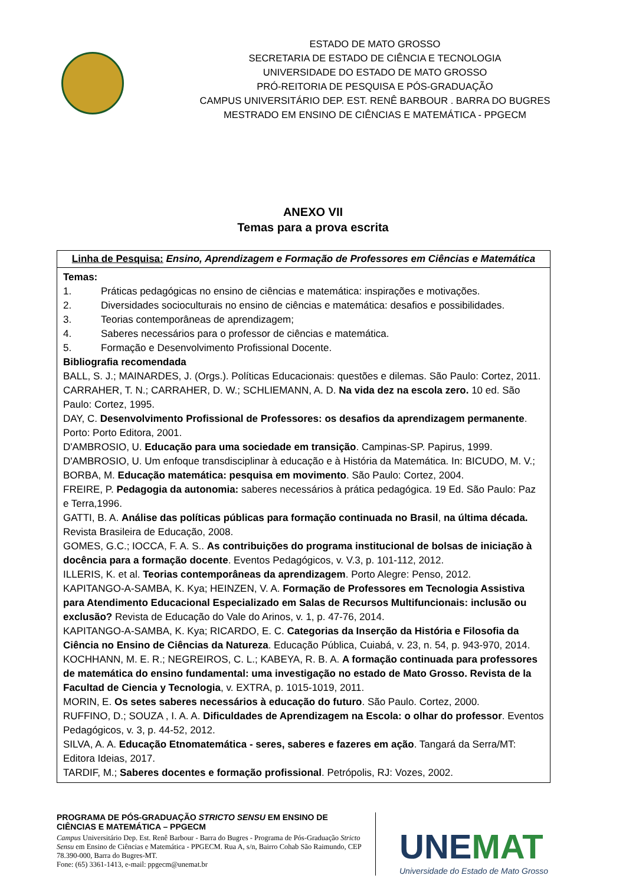ESTADO DE MATO GROSSO
SECRETARIA DE ESTADO DE CIÊNCIA E TECNOLOGIA
UNIVERSIDADE DO ESTADO DE MATO GROSSO
PRÓ-REITORIA DE PESQUISA E PÓS-GRADUAÇÃO
CAMPUS UNIVERSITÁRIO DEP. EST. RENÊ BARBOUR . BARRA DO BUGRES
MESTRADO EM ENSINO DE CIÊNCIAS E MATEMÁTICA - PPGECM
ANEXO VII
Temas para a prova escrita
| Linha de Pesquisa: Ensino, Aprendizagem e Formação de Professores em Ciências e Matemática |
| Temas: 1. Práticas pedagógicas no ensino de ciências e matemática: inspirações e motivações. 2. Diversidades socioculturais no ensino de ciências e matemática: desafios e possibilidades. 3. Teorias contemporâneas de aprendizagem; 4. Saberes necessários para o professor de ciências e matemática. 5. Formação e Desenvolvimento Profissional Docente. Bibliografia recomendada BALL, S. J.; MAINARDES, J. (Orgs.). Políticas Educacionais: questões e dilemas. São Paulo: Cortez, 2011. CARRAHER, T. N.; CARRAHER, D. W.; SCHLIEMANN, A. D. Na vida dez na escola zero. 10 ed. São Paulo: Cortez, 1995. DAY, C. Desenvolvimento Profissional de Professores: os desafios da aprendizagem permanente . Porto: Porto Editora, 2001. D'AMBROSIO, U. Educação para uma sociedade em transição . Campinas-SP. Papirus, 1999. D'AMBROSIO, U. Um enfoque transdisciplinar à educação e à História da Matemática. In: BICUDO, M. V.; BORBA, M. Educação matemática: pesquisa em movimento . São Paulo: Cortez, 2004. FREIRE, P. Pedagogia da autonomia: saberes necessários à prática pedagógica. 19 Ed. São Paulo: Paz e Terra,1996. GATTI, B. A. Análise das políticas públicas para formação continuada no Brasil , na última década. Revista Brasileira de Educação, 2008. GOMES, G.C.; IOCCA, F. A. S.. As contribuições do programa institucional de bolsas de iniciação à docência para a formação docente . Eventos Pedagógicos, v. V.3, p. 101-112, 2012. ILLERIS, K. et al. Teorias contemporâneas da aprendizagem . Porto Alegre: Penso, 2012. KAPITANGO-A-SAMBA, K. Kya; HEINZEN, V. A. Formação de Professores em Tecnologia Assistiva para Atendimento Educacional Especializado em Salas de Recursos Multifuncionais: inclusão ou exclusão? Revista de Educação do Vale do Arinos, v. 1, p. 47-76, 2014. KAPITANGO-A-SAMBA, K. Kya; RICARDO, E. C. Categorias da Inserção da História e Filosofia da Ciência no Ensino de Ciências da Natureza . Educação Pública, Cuiabá, v. 23, n. 54, p. 943-970, 2014. KOCHHANN, M. E. R.; NEGREIROS, C. L.; KABEYA, R. B. A. A formação continuada para professores de matemática do ensino fundamental: uma investigação no estado de Mato Grosso. Revista de la Facultad de Ciencia y Tecnologia , v. EXTRA, p. 1015-1019, 2011. MORIN, E. Os setes saberes necessários à educação do futuro . São Paulo. Cortez, 2000. RUFFINO, D.; SOUZA , I. A. A. Dificuldades de Aprendizagem na Escola: o olhar do professor . Eventos Pedagógicos, v. 3, p. 44-52, 2012. SILVA, A. A. Educação Etnomatemática - seres, saberes e fazeres em ação . Tangará da Serra/MT: Editora Ideias, 2017. TARDIF, M.; Saberes docentes e formação profissional . Petrópolis, RJ: Vozes, 2002. |
PROGRAMA DE PÓS-GRADUAÇÃO STRICTO SENSU EM ENSINO DE CIÊNCIAS E MATEMÁTICA – PPGECM
Campus Universitário Dep. Est. Renê Barbour - Barra do Bugres - Programa de Pós-Graduação Stricto Sensu em Ensino de Ciências e Matemática - PPGECM. Rua A, s/n, Bairro Cohab São Raimundo, CEP 78.390-000, Barra do Bugres-MT.
Fone: (65) 3361-1413, e-mail: ppgecm@unemat.br
UNEMAT
Universidade do Estado de Mato Grosso